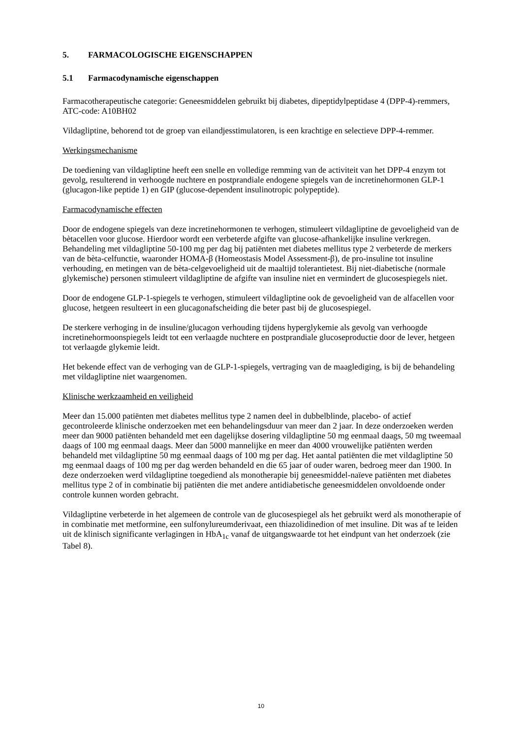5. FARMACOLOGISCHE EIGENSCHAPPEN
5.1 Farmacodynamische eigenschappen
Farmacotherapeutische categorie: Geneesmiddelen gebruikt bij diabetes, dipeptidylpeptidase 4 (DPP-4)-remmers, ATC-code: A10BH02
Vildagliptine, behorend tot de groep van eilandjesstimulatoren, is een krachtige en selectieve DPP-4-remmer.
Werkingsmechanisme
De toediening van vildagliptine heeft een snelle en volledige remming van de activiteit van het DPP-4 enzym tot gevolg, resulterend in verhoogde nuchtere en postprandiale endogene spiegels van de incretinehormonen GLP-1 (glucagon-like peptide 1) en GIP (glucose-dependent insulinotropic polypeptide).
Farmacodynamische effecten
Door de endogene spiegels van deze incretinehormonen te verhogen, stimuleert vildagliptine de gevoeligheid van de bètacellen voor glucose. Hierdoor wordt een verbeterde afgifte van glucose-afhankelijke insuline verkregen. Behandeling met vildagliptine 50-100 mg per dag bij patiënten met diabetes mellitus type 2 verbeterde de merkers van de bèta-celfunctie, waaronder HOMA-β (Homeostasis Model Assessment-β), de pro-insuline tot insuline verhouding, en metingen van de bèta-celgevoeligheid uit de maaltijd tolerantietest. Bij niet-diabetische (normale glykemische) personen stimuleert vildagliptine de afgifte van insuline niet en vermindert de glucosespiegels niet.
Door de endogene GLP-1-spiegels te verhogen, stimuleert vildagliptine ook de gevoeligheid van de alfacellen voor glucose, hetgeen resulteert in een glucagonafscheiding die beter past bij de glucosespiegel.
De sterkere verhoging in de insuline/glucagon verhouding tijdens hyperglykemie als gevolg van verhoogde incretinehormoonspiegels leidt tot een verlaagde nuchtere en postprandiale glucoseproductie door de lever, hetgeen tot verlaagde glykemie leidt.
Het bekende effect van de verhoging van de GLP-1-spiegels, vertraging van de maaglediging, is bij de behandeling met vildagliptine niet waargenomen.
Klinische werkzaamheid en veiligheid
Meer dan 15.000 patiënten met diabetes mellitus type 2 namen deel in dubbelblinde, placebo- of actief gecontroleerde klinische onderzoeken met een behandelingsduur van meer dan 2 jaar. In deze onderzoeken werden meer dan 9000 patiënten behandeld met een dagelijkse dosering vildagliptine 50 mg eenmaal daags, 50 mg tweemaal daags of 100 mg eenmaal daags. Meer dan 5000 mannelijke en meer dan 4000 vrouwelijke patiënten werden behandeld met vildagliptine 50 mg eenmaal daags of 100 mg per dag. Het aantal patiënten die met vildagliptine 50 mg eenmaal daags of 100 mg per dag werden behandeld en die 65 jaar of ouder waren, bedroeg meer dan 1900. In deze onderzoeken werd vildagliptine toegediend als monotherapie bij geneesmiddel-naïeve patiënten met diabetes mellitus type 2 of in combinatie bij patiënten die met andere antidiabetische geneesmiddelen onvoldoende onder controle kunnen worden gebracht.
Vildagliptine verbeterde in het algemeen de controle van de glucosespiegel als het gebruikt werd als monotherapie of in combinatie met metformine, een sulfonylureumderivaat, een thiazolidinedion of met insuline. Dit was af te leiden uit de klinisch significante verlagingen in HbA<sub>1c</sub> vanaf de uitgangswaarde tot het eindpunt van het onderzoek (zie Tabel 8).
10